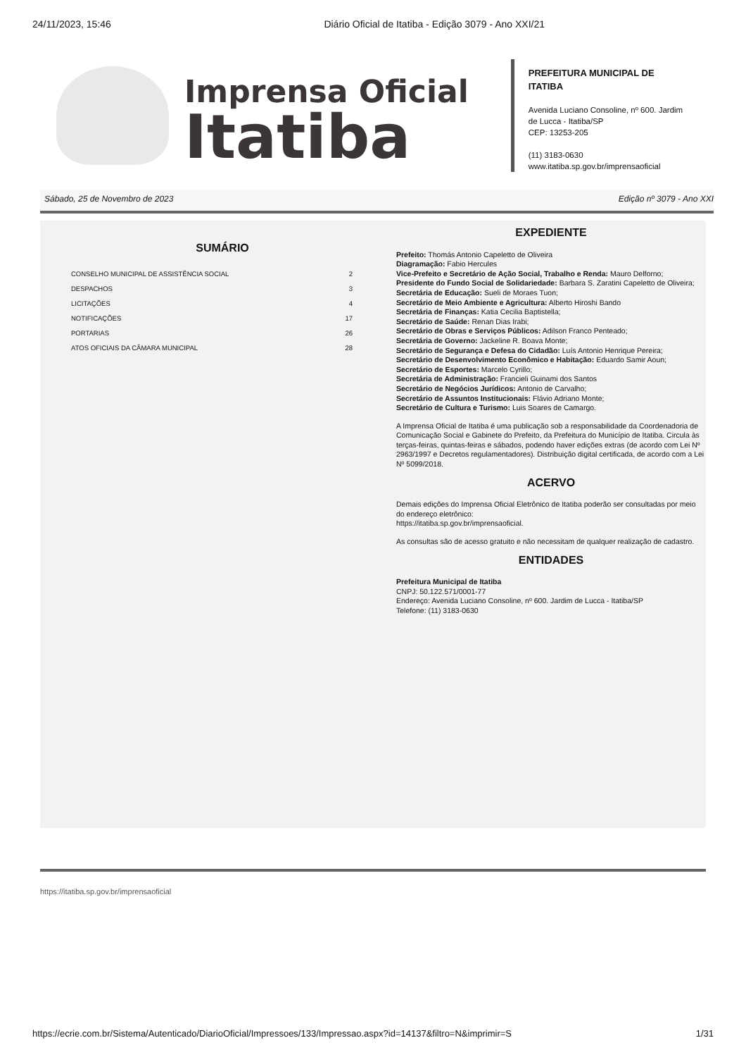24/11/2023, 15:46 Diário Oficial de Itatiba - Edição 3079 - Ano XXI/21
Imprensa Oficial
Itatiba
PREFEITURA MUNICIPAL DE
ITATIBA
Avenida Luciano Consoline, nº 600. Jardim
de Lucca - Itatiba/SP
CEP: 13253-205
(11) 3183-0630
www.itatiba.sp.gov.br/imprensaoficial
Sábado, 25 de Novembro de 2023 Edição nº 3079 - Ano XXI
SUMÁRIO
| CONSELHO MUNICIPAL DE ASSISTÊNCIA SOCIAL | 2 |
| DESPACHOS | 3 |
| LICITAÇÕES | 4 |
| NOTIFICAÇÕES | 17 |
| PORTARIAS | 26 |
| ATOS OFICIAIS DA CÂMARA MUNICIPAL | 28 |
EXPEDIENTE
Prefeito: Thomás Antonio Capeletto de Oliveira
Diagramação: Fabio Hercules
Vice-Prefeito e Secretário de Ação Social, Trabalho e Renda: Mauro Delforno;
Presidente do Fundo Social de Solidariedade: Barbara S. Zaratini Capeletto de Oliveira;
Secretária de Educação: Sueli de Moraes Tuon;
Secretário de Meio Ambiente e Agricultura: Alberto Hiroshi Bando
Secretária de Finanças: Katia Cecilia Baptistella;
Secretário de Saúde: Renan Dias Irabi;
Secretário de Obras e Serviços Públicos: Adilson Franco Penteado;
Secretária de Governo: Jackeline R. Boava Monte;
Secretário de Segurança e Defesa do Cidadão: Luís Antonio Henrique Pereira;
Secretário de Desenvolvimento Econômico e Habitação: Eduardo Samir Aoun;
Secretário de Esportes: Marcelo Cyrillo;
Secretária de Administração: Francieli Guinami dos Santos
Secretário de Negócios Jurídicos: Antonio de Carvalho;
Secretário de Assuntos Institucionais: Flávio Adriano Monte;
Secretário de Cultura e Turismo: Luis Soares de Camargo.
A Imprensa Oficial de Itatiba é uma publicação sob a responsabilidade da Coordenadoria de Comunicação Social e Gabinete do Prefeito, da Prefeitura do Município de Itatiba. Circula às terças-feiras, quintas-feiras e sábados, podendo haver edições extras (de acordo com Lei Nº 2963/1997 e Decretos regulamentadores). Distribuição digital certificada, de acordo com a Lei Nº 5099/2018.
ACERVO
Demais edições do Imprensa Oficial Eletrônico de Itatiba poderão ser consultadas por meio do endereço eletrônico:
https://itatiba.sp.gov.br/imprensaoficial.
As consultas são de acesso gratuito e não necessitam de qualquer realização de cadastro.
ENTIDADES
Prefeitura Municipal de Itatiba
CNPJ: 50.122.571/0001-77
Endereço: Avenida Luciano Consoline, nº 600. Jardim de Lucca - Itatiba/SP
Telefone: (11) 3183-0630
https://itatiba.sp.gov.br/imprensaoficial
https://ecrie.com.br/Sistema/Autenticado/DiarioOficial/Impressoes/133/Impressao.aspx?id=14137&filtro=N&imprimir=S 1/31